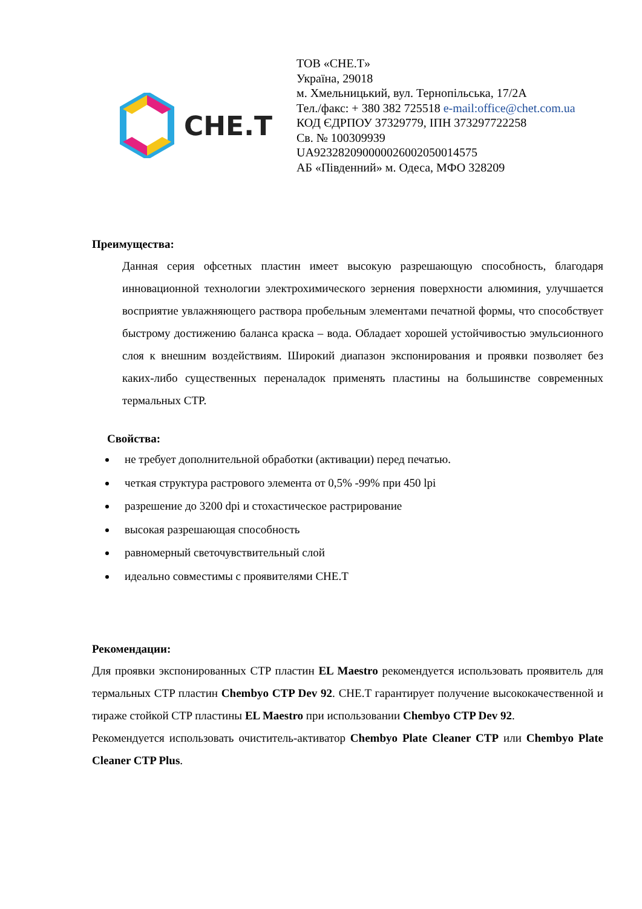CHE.T
ТОВ «CHE.T»
Україна, 29018
м. Хмельницький, вул. Тернопільська, 17/2А
Тел./факс: + 380 382 725518 e-mail:office@chet.com.ua
КОД ЄДРПОУ 37329779, ІПН 373297722258
Св. № 100309939
UA923282090000026002050014575
АБ «Південний» м. Одеса, МФО 328209
Преимущества:
Данная серия офсетных пластин имеет высокую разрешающую способность, благодаря инновационной технологии электрохимического зернения поверхности алюминия, улучшается восприятие увлажняющего раствора пробельным элементами печатной формы, что способствует быстрому достижению баланса краска – вода. Обладает хорошей устойчивостью эмульсионного слоя к внешним воздействиям. Широкий диапазон экспонирования и проявки позволяет без каких-либо существенных переналадок применять пластины на большинстве современных термальных CTP.
Свойства:
не требует дополнительной обработки (активации) перед печатью.
четкая структура растрового элемента от 0,5% -99% при 450 lpi
разрешение до 3200 dpi и стохастическое растрирование
высокая разрешающая способность
равномерный светочувствительный слой
идеально совместимы с проявителями CHE.T
Рекомендации:
Для проявки экспонированных CTP пластин EL Maestro рекомендуется использовать проявитель для термальных CTP пластин Chembyo CTP Dev 92. CHE.T гарантирует получение высококачественной и тираже стойкой CTP пластины EL Maestro при использовании Chembyo CTP Dev 92.
Рекомендуется использовать очиститель-активатор Chembyo Plate Cleaner CTP или Chembyo Plate Cleaner CTP Plus.